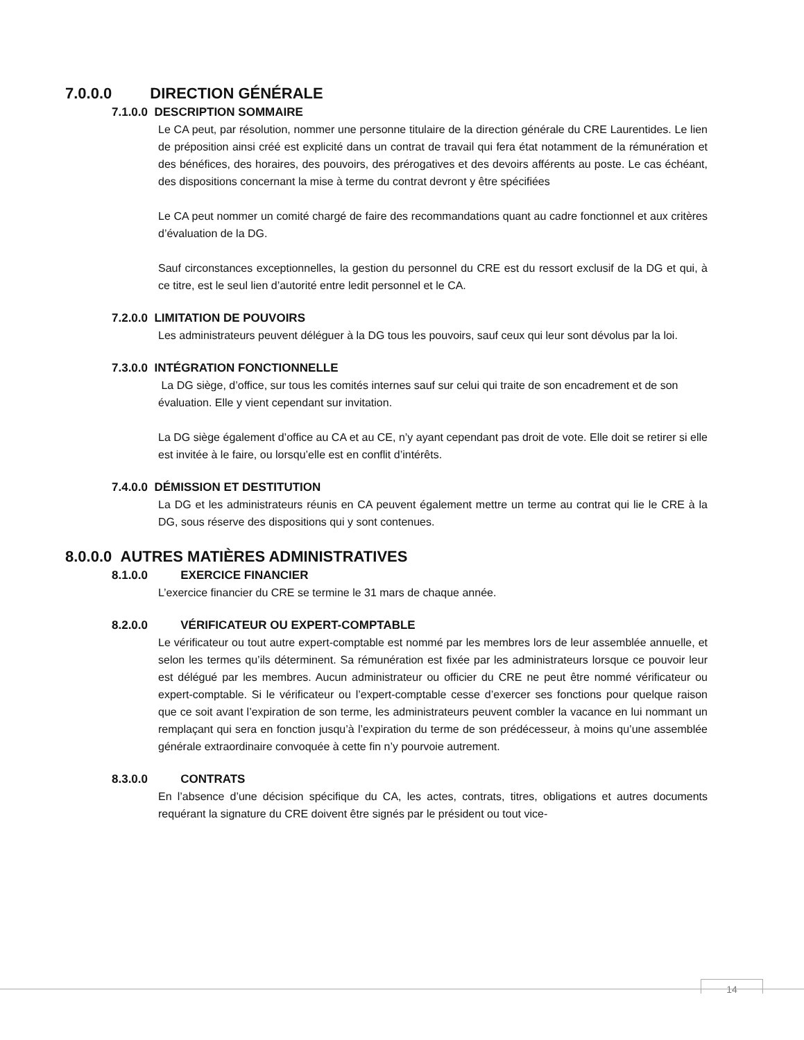7.0.0.0 DIRECTION GÉNÉRALE
7.1.0.0 DESCRIPTION SOMMAIRE
Le CA peut, par résolution, nommer une personne titulaire de la direction générale du CRE Laurentides. Le lien de préposition ainsi créé est explicité dans un contrat de travail qui fera état notamment de la rémunération et des bénéfices, des horaires, des pouvoirs, des prérogatives et des devoirs afférents au poste. Le cas échéant, des dispositions concernant la mise à terme du contrat devront y être spécifiées
Le CA peut nommer un comité chargé de faire des recommandations quant au cadre fonctionnel et aux critères d’évaluation de la DG.
Sauf circonstances exceptionnelles, la gestion du personnel du CRE est du ressort exclusif de la DG et qui, à ce titre, est le seul lien d’autorité entre ledit personnel et le CA.
7.2.0.0 LIMITATION DE POUVOIRS
Les administrateurs peuvent déléguer à la DG tous les pouvoirs, sauf ceux qui leur sont dévolus par la loi.
7.3.0.0 INTÉGRATION FONCTIONNELLE
La DG siège, d’office, sur tous les comités internes sauf sur celui qui traite de son encadrement et de son évaluation. Elle y vient cependant sur invitation.
La DG siège également d’office au CA et au CE, n’y ayant cependant pas droit de vote. Elle doit se retirer si elle est invitée à le faire, ou lorsqu’elle est en conflit d’intérêts.
7.4.0.0 DÉMISSION ET DESTITUTION
La DG et les administrateurs réunis en CA peuvent également mettre un terme au contrat qui lie le CRE à la DG, sous réserve des dispositions qui y sont contenues.
8.0.0.0 AUTRES MATIÈRES ADMINISTRATIVES
8.1.0.0 EXERCICE FINANCIER
L’exercice financier du CRE se termine le 31 mars de chaque année.
8.2.0.0 VÉRIFICATEUR OU EXPERT-COMPTABLE
Le vérificateur ou tout autre expert-comptable est nommé par les membres lors de leur assemblée annuelle, et selon les termes qu’ils déterminent. Sa rémunération est fixée par les administrateurs lorsque ce pouvoir leur est délégué par les membres. Aucun administrateur ou officier du CRE ne peut être nommé vérificateur ou expert-comptable. Si le vérificateur ou l’expert-comptable cesse d’exercer ses fonctions pour quelque raison que ce soit avant l’expiration de son terme, les administrateurs peuvent combler la vacance en lui nommant un remplaçant qui sera en fonction jusqu’à l’expiration du terme de son prédécesseur, à moins qu’une assemblée générale extraordinaire convoquée à cette fin n’y pourvoie autrement.
8.3.0.0 CONTRATS
En l’absence d’une décision spécifique du CA, les actes, contrats, titres, obligations et autres documents requérant la signature du CRE doivent être signés par le président ou tout vice-
14